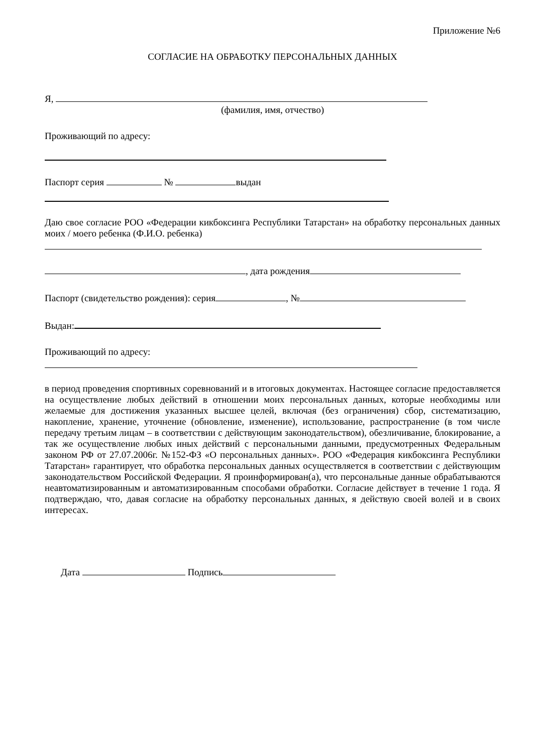Приложение №6
СОГЛАСИЕ НА ОБРАБОТКУ ПЕРСОНАЛЬНЫХ ДАННЫХ
Я,
(фамилия, имя, отчество)
Проживающий по адресу:
Паспорт серия № выдан
Даю свое согласие РОО «Федерации кикбоксинга Республики Татарстан» на обработку персональных данных моих / моего ребенка (Ф.И.О. ребенка)
, дата рождения
Паспорт (свидетельство рождения): серия , №
Выдан:
Проживающий по адресу:
в период проведения спортивных соревнований и в итоговых документах. Настоящее согласие предоставляется на осуществление любых действий в отношении моих персональных данных, которые необходимы или желаемые для достижения указанных высшее целей, включая (без ограничения) сбор, систематизацию, накопление, хранение, уточнение (обновление, изменение), использование, распространение (в том числе передачу третьим лицам – в соответствии с действующим законодательством), обезличивание, блокирование, а так же осуществление любых иных действий с персональными данными, предусмотренных Федеральным законом РФ от 27.07.2006г. №152-ФЗ «О персональных данных». РОО «Федерация кикбоксинга Республики Татарстан» гарантирует, что обработка персональных данных осуществляется в соответствии с действующим законодательством Российской Федерации. Я проинформирован(а), что персональные данные обрабатываются неавтоматизированным и автоматизированным способами обработки. Согласие действует в течение 1 года. Я подтверждаю, что, давая согласие на обработку персональных данных, я действую своей волей и в своих интересах.
Дата Подпись